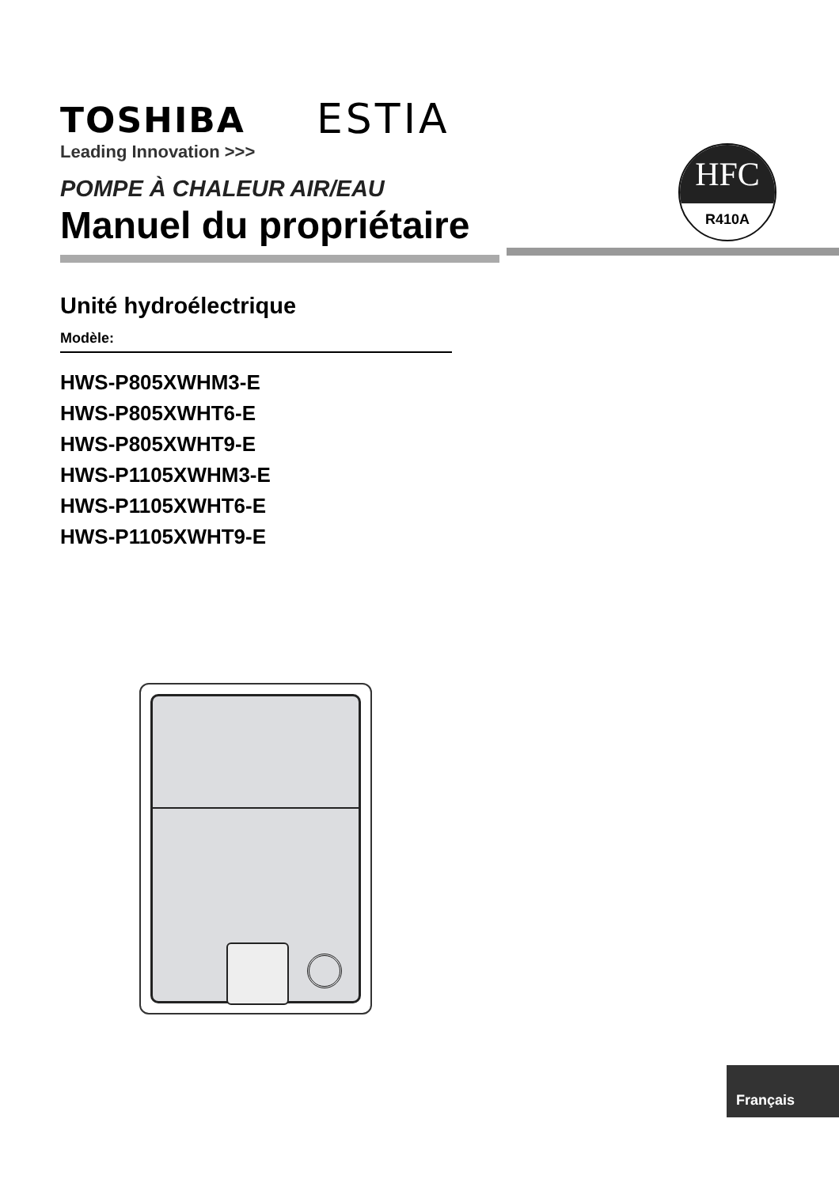TOSHIBA
Leading Innovation >>>
ESTIA
HFC
R410A
POMPE À CHALEUR AIR/EAU
Manuel du propriétaire
Unité hydroélectrique
Modèle:
HWS-P805XWHM3-E
HWS-P805XWHT6-E
HWS-P805XWHT9-E
HWS-P1105XWHM3-E
HWS-P1105XWHT6-E
HWS-P1105XWHT9-E
Français